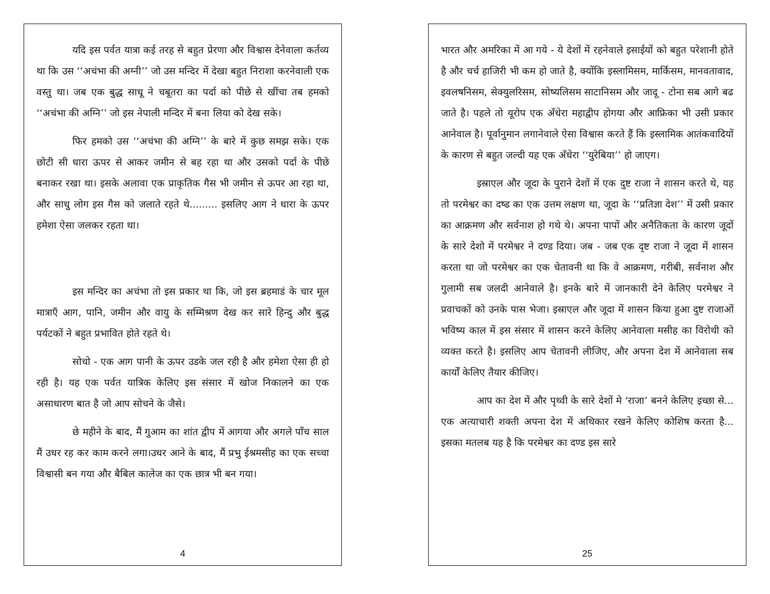यदि इस पर्वत यात्रा कई तरह से बहुत प्रेरणा और विश्वास देनेवाला कर्तव्य था कि उस ‘‘अचंभा की अग्नी’’ जो उस मन्दिर में देखा बहुत निराशा करनेवाली एक वस्तु था। जब एक बुद्ध साधू ने चबूतरा का पर्दा को पीछे से खींचा तब हमको ‘‘अचंभा की अग्नि’’ जो इस नेपाली मन्दिर में बना लिया को देख सके।
फिर हमको उस ‘‘अचंभा की अग्नि’’ के बारे में कुछ समझ सके। एक छोटी सी धारा ऊपर से आकर जमीन से बह रहा था और उसको पर्दा के पीछे बनाकर रखा था। इसके अलावा एक प्राकृतिक गैस भी जमीन से ऊपर आ रहा था, और साधु लोग इस गैस को जलाते रहते थे......... इसलिए आग ने धारा के ऊपर हमेशा ऐसा जलकर रहता था।
इस मन्दिर का अचंभा तो इस प्रकार था कि, जो इस ब्रहमाडं के चार मूल मात्राएँ आग, पानि, जमीन और वायु के सम्मिश्रण देख कर सारे हिन्दु और बुद्ध पर्यटकों ने बहुत प्रभावित होते रहते थे।
सोचो - एक आग पानी के ऊपर उडके जल रही है और हमेशा ऐसा ही हो रही है। यह एक पर्वत यात्रिक केलिए इस संसार में खोज निकालने का एक असाधारण बात है जो आप सोचने के जैसे।
छे महीने के बाद, मैं गुआम का शांत द्वीप में आगया और अगले पाँच साल मैं उधर रह कर काम करने लगा।उधर आने के बाद, मैं प्रभु ईश्रमसीह का एक सच्चा विश्वासी बन गया और बैबिल कालेज का एक छात्र भी बन गया।
4
भारत और अमरिका में आ गये - ये देशों में रहनेवाले इसाईयों को बहुत परेशानी होते है और चर्च हाजिरी भी कम हो जाते है, क्योंकि इस्लामिसम, मार्किसम, मानवतावाद, इवलषनिसम, सेक्युलरिसम, सोष्यलिसम साटानिसम और जादू - टोना सब आगे बढ जाते है। पहले तो यूरोप एक अँधेरा महाद्वीप होगया और आफ्रिका भी उसी प्रकार आनेवाल है। पूर्वानुमान लगानेवाले ऐसा विश्वास करते हैं कि इस्लामिक आतंकवादियों के कारण से बहुत जल्दी यह एक अँधेरा ‘‘युरेबिया’’ हो जाएग।
इस्राएल और जूदा के पुराने देशों में एक दुष्ट राजा ने शासन करते थे, यह तो परमेश्वर का दष्ड का एक उत्तम लक्षण था, जूदा के ‘‘प्रतिज्ञा देश’’ में उसी प्रकार का आक्रमण और सर्वनाश हो गथे थे। अपना पापों और अनैतिकता के कारण जूदों के सारे देशो में परमेश्वर ने दण्ड दिया। जब - जब एक दृष्ट राजा ने जूदा में शासन करता था जो परमेश्वर का एक चेतावनी था कि वे आक्रमण, गरीबी, सर्वनाश और गुलामी सब जलदी आनेवाले है। इनके बारे में जानकारी देने केलिए परमेश्वर ने प्रवाचकों को उनके पास भेजा। इस्राएल और जूदा में शासन किया हुआ दुष्ट राजाओं भविष्य काल में इस संसार में शासन करने केलिए आनेवाला मसीह का विरोथी को व्यक्त करते है। इसलिए आप चेतावनी लीजिए, और अपना देश में आनेवाला सब कार्यों केलिए तैयार कीजिए।
आप का देश में और पृथ्वी के सारे देशों मे ‘राजा’ बनने केलिए इच्छा से... एक अत्याचारी शक्ती अपना देश में अथिकार रखने केलिए कोशिष करता है... इसका मतलब यह है कि परमेश्वर का दण्ड इस सारे
25